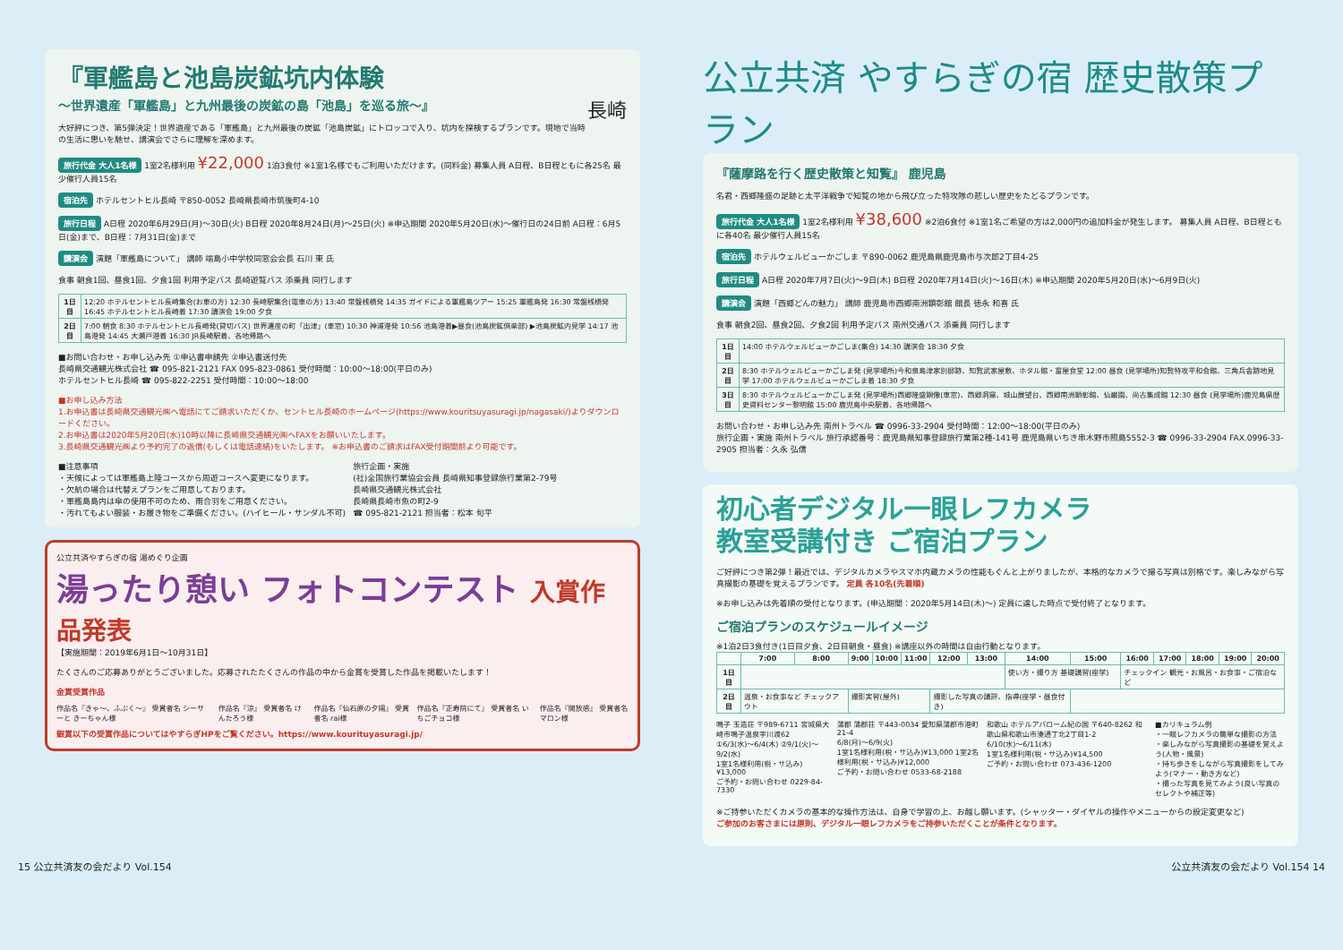『軍艦島と池島炭鉱坑内体験
長崎
～世界遺産「軍艦島」と九州最後の炭鉱の島「池島」を巡る旅～』
大好評につき、第5弾決定！世界遺産である「軍艦島」と九州最後の炭鉱「池島炭鉱」にトロッコで入り、坑内を探検するプランです。現地で当時の生活に思いを馳せ、講演会でさらに理解を深めます。
旅行代金 大人1名様 1室2名様利用 ¥22,000 1泊3食付 ※1室1名様でもご利用いただけます。(同料金) 募集人員 A日程、B日程ともに各25名 最少催行人員15名
宿泊先 ホテルセントヒル長崎 〒850-0052 長崎県長崎市筑後町4-10
旅行日程 A日程 2020年6月29日(月)～30日(火) B日程 2020年8月24日(月)～25日(火) ※申込期間 2020年5月20日(水)～催行日の24日前 A日程：6月5日(金)まで、B日程：7月31日(金)まで
講演会 演題「軍艦島について」 講師 端島小中学校同窓会会長 石川 東 氏
食事 朝食1回、昼食1回、夕食1回 利用予定バス 長崎遊覧バス 添乗員 同行します
| 1日目 | 12:20 ホテルセントヒル長崎集合(お車の方) 12:30 長崎駅集合(電車の方) 13:40 常盤桟橋発 14:35 ガイドによる軍艦島ツアー 15:25 軍艦島発 16:30 常盤桟橋発 16:45 ホテルセントヒル長崎着 17:30 講演会 19:00 夕食 |
| 2日目 | 7:00 朝食 8:30 ホテルセントヒル長崎発(貸切バス) 世界遺産の町「出津」(車窓) 10:30 神浦港発 10:56 池島港着▶昼食(池島炭鉱倶楽部) ▶池島炭鉱内見学 14:17 池島港発 14:45 大瀬戸港着 16:30 JR長崎駅着、各地帰路へ |
■お問い合わせ・お申し込み先 ①申込書申請先 ②申込書送付先
長崎県交通観光株式会社 ☎ 095-821-2121 FAX 095-823-0861 受付時間：10:00～18:00(平日のみ)
ホテルセントヒル長崎 ☎ 095-822-2251 受付時間：10:00～18:00
■お申し込み方法
1.お申込書は長崎県交通観光㈱へ電話にてご請求いただくか、セントヒル長崎のホームページ(https://www.kouritsuyasuragi.jp/nagasaki/)よりダウンロードください。
2.お申込書は2020年5月20日(水)10時以降に長崎県交通観光㈱へFAXをお願いいたします。
3.長崎県交通観光㈱より予約完了の返信(もしくは電話連絡)をいたします。 ※お申込書のご請求はFAX受付期間前より可能です。
■注意事項
・天候によっては軍艦島上陸コースから周遊コースへ変更になります。
・欠航の場合は代替えプランをご用意しております。
・軍艦島島内は傘の使用不可のため、雨合羽をご用意ください。
・汚れてもよい服装・お履き物をご準備ください。(ハイヒール・サンダル不可)
旅行企画・実施
(社)全国旅行業協会会員 長崎県知事登録旅行業第2-79号
長崎県交通観光株式会社
長崎県長崎市魚の町2-9
☎ 095-821-2121 担当者：松本 旬平
公立共済やすらぎの宿 湯めぐり企画
湯ったり憩い フォトコンテスト 入賞作品発表
【実施期間：2019年6月1日～10月31日】
たくさんのご応募ありがとうございました。応募されたたくさんの作品の中から金賞を受賞した作品を掲載いたします！
金賞受賞作品
作品名『きゃ～、ふぶく～』 受賞者名 シーサーと きーちゃん様
作品名『涼』 受賞者名 けんたろう様 作品名『仙石原の夕陽』 受賞者名 rai様
作品名『正寿院にて』 受賞者名 いちごチョコ様
作品名『開放感』 受賞者名 マロン様
銀賞以下の受賞作品についてはやすらぎHPをご覧ください。https://www.kourituyasuragi.jp/
公立共済 やすらぎの宿 歴史散策プラン
『薩摩路を行く歴史散策と知覧』 鹿児島
名君・西郷隆盛の足跡と太平洋戦争で知覧の地から飛び立った特攻隊の悲しい歴史をたどるプランです。
旅行代金 大人1名様 1室2名様利用 ¥38,600 ※2泊6食付 ※1室1名ご希望の方は2,000円の追加料金が発生します。 募集人員 A日程、B日程ともに各40名 最少催行人員15名
宿泊先 ホテルウェルビューかごしま 〒890-0062 鹿児島県鹿児島市与次郎2丁目4-25
旅行日程 A日程 2020年7月7日(火)～9日(木) B日程 2020年7月14日(火)～16日(木) ※申込期間 2020年5月20日(水)～6月9日(火)
講演会 演題「西郷どんの魅力」 講師 鹿児島市西郷南洲顕彰館 館長 徳永 和喜 氏
食事 朝食2回、昼食2回、夕食2回 利用予定バス 南州交通バス 添乗員 同行します
| 1日目 | 14:00 ホテルウェルビューかごしま(集合) 14:30 講演会 18:30 夕食 |
| 2日目 | 8:30 ホテルウェルビューかごしま発 (見学場所)今和泉島津家別邸跡、知覧武家屋敷、ホタル館・富屋食堂 12:00 昼食 (見学場所)知覧特攻平和会館、三角兵舎跡地見学 17:00 ホテルウェルビューかごしま着 18:30 夕食 |
| 3日目 | 8:30 ホテルウェルビューかごしま発 (見学場所)西郷隆盛銅像(車窓)、西郷洞窟、城山展望台、西郷南洲顕彰館、仙巌園、尚古集成館 12:30 昼食 (見学場所)鹿児島県歴史資料センター黎明館 15:00 鹿児島中央駅着、各地帰路へ |
お問い合わせ・お申し込み先 南州トラベル ☎ 0996-33-2904 受付時間：12:00～18:00(平日のみ)
旅行企画・実施 南州トラベル 旅行承認番号：鹿児島県知事登録旅行業第2種-141号 鹿児島県いちき串木野市照島5552-3 ☎ 0996-33-2904 FAX.0996-33-2905 担当者：久永 弘信
初心者デジタル一眼レフカメラ
教室受講付き ご宿泊プラン
ご好評につき第2弾！最近では、デジタルカメラやスマホ内蔵カメラの性能もぐんと上がりましたが、本格的なカメラで撮る写真は別格です。楽しみながら写真撮影の基礎を覚えるプランです。 定員 各10名(先着順)
※お申し込みは先着順の受付となります。(申込期間：2020年5月14日(木)～) 定員に達した時点で受付終了となります。
ご宿泊プランのスケジュールイメージ
※1泊2日3食付き(1日目夕食、2日目朝食・昼食) ※講座以外の時間は自由行動となります。
| | 7:00 | 8:00 | 9:00 | 10:00 | 11:00 | 12:00 | 13:00 | 14:00 | 15:00 | 16:00 | 17:00 | 18:00 | 19:00 | 20:00 |
| --- | --- | --- | --- | --- | --- | --- | --- | --- | --- | --- | --- | --- | --- | --- |
| 1日目 | | | | | | | | 使い方・撮り方 基礎講習(座学) | | チェックイン 観光・お風呂・お食事・ご宿泊など | | | | |
| 2日目 | 温泉・お食事など チェックアウト | | 撮影実習(屋外) | | | 撮影した写真の講評、指導(座学・昼食付き) | | | | | | | | |
鳴子 玉造荘 〒989-6711 宮城県大崎市鳴子温泉字川渡62
①6/3(水)～6/4(木) ②9/1(火)～9/2(水)
1室1名様利用(税・サ込み)¥13,000
ご予約・お問い合わせ 0229-84-7330
蒲郡 蒲郡荘 〒443-0034 愛知県蒲郡市港町21-4
6/8(月)～6/9(火)
1室1名様利用(税・サ込み)¥13,000 1室2名様利用(税・サ込み)¥12,000
ご予約・お問い合わせ 0533-68-2188
和歌山 ホテルアバローム紀の国 〒640-8262 和歌山県和歌山市湊通丁北2丁目1-2
6/10(水)～6/11(木)
1室1名様利用(税・サ込み)¥14,500
ご予約・お問い合わせ 073-436-1200
■カリキュラム例
・一眼レフカメラの簡単な撮影の方法
・楽しみながら写真撮影の基礎を覚えよう(人物・風景)
・持ち歩きをしながら写真撮影をしてみよう(マナー・動き方など)
・撮った写真を見てみよう(良い写真のセレクトや補正等)
※ご持参いただくカメラの基本的な操作方法は、自身で学習の上、お越し願います。(シャッター・ダイヤルの操作やメニューからの設定変更など)
ご参加のお客さまには原則、デジタル一眼レフカメラをご持参いただくことが条件となります。
15 公立共済友の会だより Vol.154 公立共済友の会だより Vol.154 14